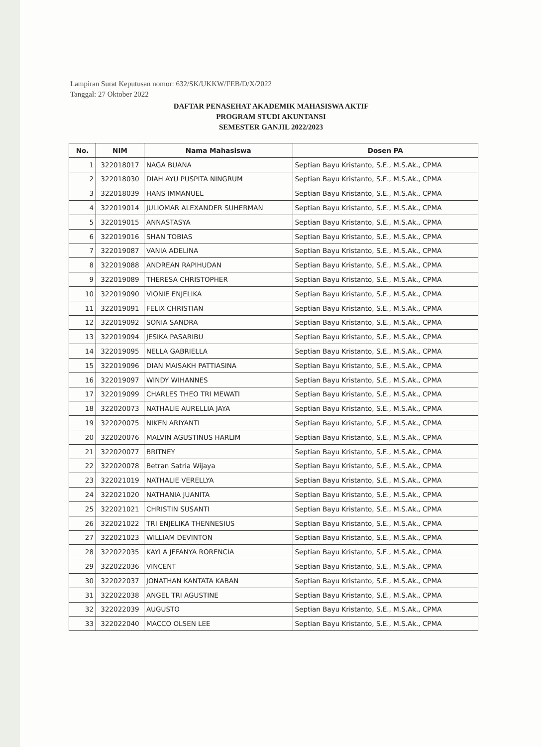Lampiran Surat Keputusan nomor: 632/SK/UKKW/FEB/D/X/2022
Tanggal: 27 Oktober 2022
DAFTAR PENASEHAT AKADEMIK MAHASISWA AKTIF
PROGRAM STUDI AKUNTANSI
SEMESTER GANJIL 2022/2023
| No. | NIM | Nama Mahasiswa | Dosen PA |
| --- | --- | --- | --- |
| 1 | 322018017 | NAGA BUANA | Septian Bayu Kristanto, S.E., M.S.Ak., CPMA |
| 2 | 322018030 | DIAH AYU PUSPITA NINGRUM | Septian Bayu Kristanto, S.E., M.S.Ak., CPMA |
| 3 | 322018039 | HANS IMMANUEL | Septian Bayu Kristanto, S.E., M.S.Ak., CPMA |
| 4 | 322019014 | JULIOMAR ALEXANDER SUHERMAN | Septian Bayu Kristanto, S.E., M.S.Ak., CPMA |
| 5 | 322019015 | ANNASTASYA | Septian Bayu Kristanto, S.E., M.S.Ak., CPMA |
| 6 | 322019016 | SHAN TOBIAS | Septian Bayu Kristanto, S.E., M.S.Ak., CPMA |
| 7 | 322019087 | VANIA ADELINA | Septian Bayu Kristanto, S.E., M.S.Ak., CPMA |
| 8 | 322019088 | ANDREAN RAPIHUDAN | Septian Bayu Kristanto, S.E., M.S.Ak., CPMA |
| 9 | 322019089 | THERESA CHRISTOPHER | Septian Bayu Kristanto, S.E., M.S.Ak., CPMA |
| 10 | 322019090 | VIONIE ENJELIKA | Septian Bayu Kristanto, S.E., M.S.Ak., CPMA |
| 11 | 322019091 | FELIX CHRISTIAN | Septian Bayu Kristanto, S.E., M.S.Ak., CPMA |
| 12 | 322019092 | SONIA SANDRA | Septian Bayu Kristanto, S.E., M.S.Ak., CPMA |
| 13 | 322019094 | JESIKA PASARIBU | Septian Bayu Kristanto, S.E., M.S.Ak., CPMA |
| 14 | 322019095 | NELLA GABRIELLA | Septian Bayu Kristanto, S.E., M.S.Ak., CPMA |
| 15 | 322019096 | DIAN MAISAKH PATTIASINA | Septian Bayu Kristanto, S.E., M.S.Ak., CPMA |
| 16 | 322019097 | WINDY WIHANNES | Septian Bayu Kristanto, S.E., M.S.Ak., CPMA |
| 17 | 322019099 | CHARLES THEO TRI MEWATI | Septian Bayu Kristanto, S.E., M.S.Ak., CPMA |
| 18 | 322020073 | NATHALIE AURELLIA JAYA | Septian Bayu Kristanto, S.E., M.S.Ak., CPMA |
| 19 | 322020075 | NIKEN ARIYANTI | Septian Bayu Kristanto, S.E., M.S.Ak., CPMA |
| 20 | 322020076 | MALVIN AGUSTINUS HARLIM | Septian Bayu Kristanto, S.E., M.S.Ak., CPMA |
| 21 | 322020077 | BRITNEY | Septian Bayu Kristanto, S.E., M.S.Ak., CPMA |
| 22 | 322020078 | Betran Satria Wijaya | Septian Bayu Kristanto, S.E., M.S.Ak., CPMA |
| 23 | 322021019 | NATHALIE VERELLYA | Septian Bayu Kristanto, S.E., M.S.Ak., CPMA |
| 24 | 322021020 | NATHANIA JUANITA | Septian Bayu Kristanto, S.E., M.S.Ak., CPMA |
| 25 | 322021021 | CHRISTIN SUSANTI | Septian Bayu Kristanto, S.E., M.S.Ak., CPMA |
| 26 | 322021022 | TRI ENJELIKA THENNESIUS | Septian Bayu Kristanto, S.E., M.S.Ak., CPMA |
| 27 | 322021023 | WILLIAM DEVINTON | Septian Bayu Kristanto, S.E., M.S.Ak., CPMA |
| 28 | 322022035 | KAYLA JEFANYA RORENCIA | Septian Bayu Kristanto, S.E., M.S.Ak., CPMA |
| 29 | 322022036 | VINCENT | Septian Bayu Kristanto, S.E., M.S.Ak., CPMA |
| 30 | 322022037 | JONATHAN KANTATA KABAN | Septian Bayu Kristanto, S.E., M.S.Ak., CPMA |
| 31 | 322022038 | ANGEL TRI AGUSTINE | Septian Bayu Kristanto, S.E., M.S.Ak., CPMA |
| 32 | 322022039 | AUGUSTO | Septian Bayu Kristanto, S.E., M.S.Ak., CPMA |
| 33 | 322022040 | MACCO OLSEN LEE | Septian Bayu Kristanto, S.E., M.S.Ak., CPMA |